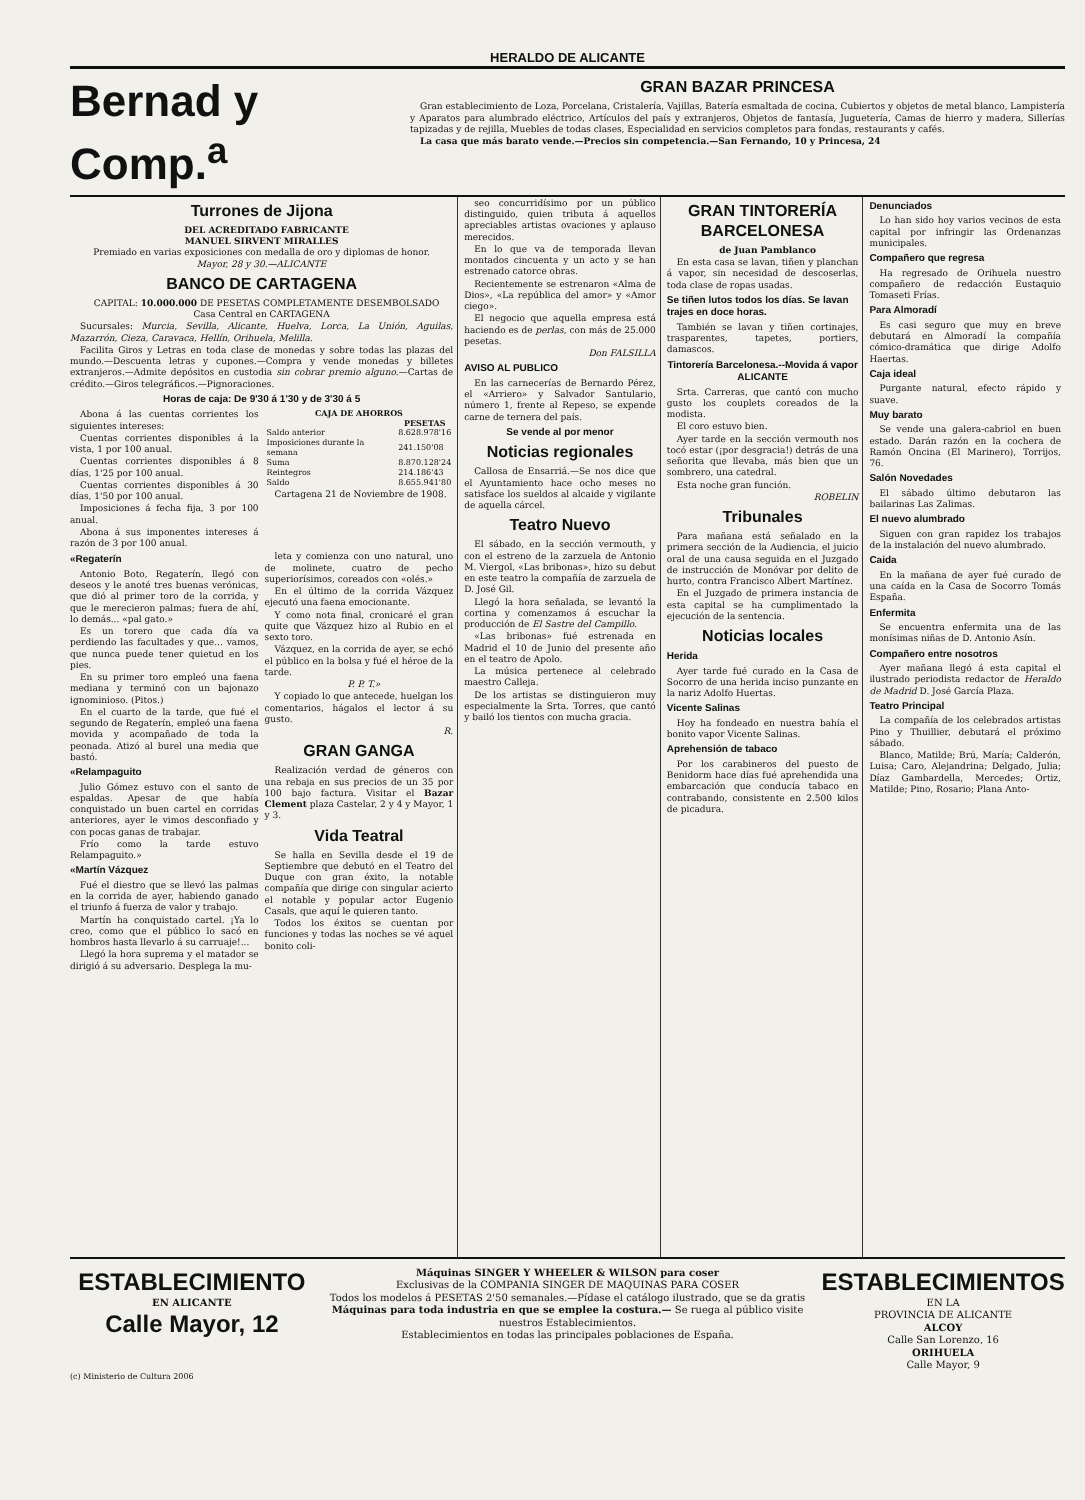HERALDO DE ALICANTE
Bernad y Comp.<sup>a</sup>
GRAN BAZAR PRINCESA
Gran establecimiento de Loza, Porcelana, Cristalería, Vajillas, Batería esmaltada de cocina, Cubiertos y objetos de metal blanco, Lampistería y Aparatos para alumbrado eléctrico, Artículos del país y extranjeros, Objetos de fantasía, Juguetería, Camas de hierro y madera, Sillerías tapizadas y de rejilla, Muebles de todas clases, Especialidad en servicios completos para fondas, restaurants y cafés.
La casa que más barato vende.—Precios sin competencia.—San Fernando, 10 y Princesa, 24
Turrones de Jijona
DEL ACREDITADO FABRICANTE
MANUEL SIRVENT MIRALLES
Premiado en varias exposiciones con medalla de oro y diplomas de honor.
Mayor, 28 y 30.—ALICANTE
BANCO DE CARTAGENA
CAPITAL: 10.000.000 DE PESETAS COMPLETAMENTE DESEMBOLSADO
Casa Central en CARTAGENA
Sucursales: Murcia, Sevilla, Alicante, Huelva, Lorca, La Unión, Aguilas, Mazarrón, Cieza, Caravaca, Hellín, Orihuela, Melilla.
Facilita Giros y Letras en toda clase de monedas y sobre todas las plazas del mundo.—Descuenta letras y cupones.—Compra y vende monedas y billetes extranjeros.—Admite depósitos en custodia sin cobrar premio alguno.—Cartas de crédito.—Giros telegráficos.—Pignoraciones.
Horas de caja: De 9'30 á 1'30 y de 3'30 á 5
Abona á las cuentas corrientes los siguientes intereses:
Cuentas corrientes disponibles á la vista, 1 por 100 anual.
Cuentas corrientes disponibles á 8 días, 1'25 por 100 anual.
Cuentas corrientes disponibles á 30 días, 1'50 por 100 anual.
Imposiciones á fecha fija, 3 por 100 anual.
Abona á sus imponentes intereses á razón de 3 por 100 anual.
| CAJA DE AHORROS | |
| --- | --- |
| | PESETAS |
| Saldo anterior | 8.628.978'16 |
| Imposiciones durante la semana | 241.150'08 |
| Suma | 8.870.128'24 |
| Reintegros | 214.186'43 |
| Saldo | 8.655.941'80 |
Cartagena 21 de Noviembre de 1908.
«Regaterín
Antonio Boto, Regaterín, llegó con deseos y le anoté tres buenas verónicas, que dió al primer toro de la corrida, y que le merecieron palmas; fuera de ahí, lo demás... «pal gato.»
Es un torero que cada día va perdiendo las facultades y que... vamos, que nunca puede tener quietud en los pies.
En su primer toro empleó una faena mediana y terminó con un bajonazo ignominioso. (Pitos.)
En el cuarto de la tarde, que fué el segundo de Regaterín, empleó una faena movida y acompañado de toda la peonada. Atizó al burel una media que bastó.
«Relampaguito
Julio Gómez estuvo con el santo de espaldas. Apesar de que había conquistado un buen cartel en corridas anteriores, ayer le vimos desconfiado y con pocas ganas de trabajar.
Frío como la tarde estuvo Relampaguito.»
«Martín Vázquez
Fué el diestro que se llevó las palmas en la corrida de ayer, habiendo ganado el triunfo á fuerza de valor y trabajo.
Martín ha conquistado cartel. ¡Ya lo creo, como que el público lo sacó en hombros hasta llevarlo á su carruaje!...
Llegó la hora suprema y el matador se dirigió á su adversario. Desplega la mu-
leta y comienza con uno natural, uno de molinete, cuatro de pecho superiorísimos, coreados con «olés.»
En el último de la corrida Vázquez ejecutó una faena emocionante.
Y como nota final, cronicaré el gran quite que Vázquez hizo al Rubio en el sexto toro.
Vázquez, en la corrida de ayer, se echó el público en la bolsa y fué el héroe de la tarde.
P. P. T.»
Y copiado lo que antecede, huelgan los comentarios, hágalos el lector á su gusto.
R.
GRAN GANGA
Realización verdad de géneros con una rebaja en sus precios de un 35 por 100 bajo factura. Visitar el Bazar Clement plaza Castelar, 2 y 4 y Mayor, 1 y 3.
Vida Teatral
Se halla en Sevilla desde el 19 de Septiembre que debutó en el Teatro del Duque con gran éxito, la notable compañía que dirige con singular acierto el notable y popular actor Eugenio Casals, que aquí le quieren tanto.
Todos los éxitos se cuentan por funciones y todas las noches se vé aquel bonito coli-
seo concurridísimo por un público distinguido, quien tributa á aquellos apreciables artistas ovaciones y aplauso merecidos.
En lo que va de temporada llevan montados cincuenta y un acto y se han estrenado catorce obras.
Recientemente se estrenaron «Alma de Dios», «La república del amor» y «Amor ciego».
El negocio que aquella empresa está haciendo es de perlas, con más de 25.000 pesetas.
Don FALSILLA
AVISO AL PUBLICO
En las carnecerías de Bernardo Pérez, el «Arriero» y Salvador Santulario, número 1, frente al Repeso, se expende carne de ternera del país.
Se vende al por menor
Noticias regionales
Callosa de Ensarriá.—Se nos dice que el Ayuntamiento hace ocho meses no satisface los sueldos al alcaide y vigilante de aquella cárcel.
Teatro Nuevo
El sábado, en la sección vermouth, y con el estreno de la zarzuela de Antonio M. Viergol, «Las bribonas», hizo su debut en este teatro la compañía de zarzuela de D. José Gil.
Llegó la hora señalada, se levantó la cortina y comenzamos á escuchar la producción de El Sastre del Campillo.
«Las bribonas» fué estrenada en Madrid el 10 de Junio del presente año en el teatro de Apolo.
La música pertenece al celebrado maestro Calleja.
De los artistas se distinguieron muy especialmente la Srta. Torres, que cantó y bailó los tientos con mucha gracia.
GRAN TINTORERÍA BARCELONESA
de Juan Pamblanco
En esta casa se lavan, tiñen y planchan á vapor, sin necesidad de descoserlas, toda clase de ropas usadas.
Se tiñen lutos todos los días. Se lavan trajes en doce horas.
También se lavan y tiñen cortinajes, trasparentes, tapetes, portiers, damascos.
Tintorería Barcelonesa.--Movida á vapor
ALICANTE
Srta. Carreras, que cantó con mucho gusto los couplets coreados de la modista.
El coro estuvo bien.
Ayer tarde en la sección vermouth nos tocó estar (¡por desgracia!) detrás de una señorita que llevaba, más bien que un sombrero, una catedral.
Esta noche gran función.
ROBELIN
Tribunales
Para mañana está señalado en la primera sección de la Audiencia, el juicio oral de una causa seguida en el Juzgado de instrucción de Monóvar por delito de hurto, contra Francisco Albert Martínez.
En el Juzgado de primera instancia de esta capital se ha cumplimentado la ejecución de la sentencia.
Noticias locales
Herida
Ayer tarde fué curado en la Casa de Socorro de una herida inciso punzante en la nariz Adolfo Huertas.
Vicente Salinas
Hoy ha fondeado en nuestra bahía el bonito vapor Vicente Salinas.
Aprehensión de tabaco
Por los carabineros del puesto de Benidorm hace días fué aprehendida una embarcación que conducía tabaco en contrabando, consistente en 2.500 kilos de picadura.
Denunciados
Lo han sido hoy varios vecinos de esta capital por infringir las Ordenanzas municipales.
Compañero que regresa
Ha regresado de Orihuela nuestro compañero de redacción Eustaquio Tomaseti Frías.
Para Almoradí
Es casi seguro que muy en breve debutará en Almoradí la compañía cómico-dramática que dirige Adolfo Haertas.
Caja ideal
Purgante natural, efecto rápido y suave.
Muy barato
Se vende una galera-cabriol en buen estado. Darán razón en la cochera de Ramón Oncina (El Marinero), Torrijos, 76.
Salón Novedades
El sábado último debutaron las bailarinas Las Zalimas.
El nuevo alumbrado
Siguen con gran rapidez los trabajos de la instalación del nuevo alumbrado.
Caida
En la mañana de ayer fué curado de una caída en la Casa de Socorro Tomás España.
Enfermita
Se encuentra enfermita una de las monísimas niñas de D. Antonio Asín.
Compañero entre nosotros
Ayer mañana llegó á esta capital el ilustrado periodista redactor de Heraldo de Madrid D. José García Plaza.
Teatro Principal
La compañía de los celebrados artistas Pino y Thuillier, debutará el próximo sábado.
Blanco, Matilde; Brú, María; Calderón, Luisa; Caro, Alejandrina; Delgado, Julia; Díaz Gambardella, Mercedes; Ortiz, Matilde; Pino, Rosario; Plana Anto-
ESTABLECIMIENTO
EN ALICANTE
Calle Mayor, 12
Máquinas SINGER Y WHEELER & WILSON para coser
Exclusivas de la COMPANIA SINGER DE MAQUINAS PARA COSER
Todos los modelos á PESETAS 2'50 semanales.—Pídase el catálogo ilustrado, que se da gratis
Máquinas para toda industria en que se emplee la costura.— Se ruega al público visite nuestros Establecimientos.
Establecimientos en todas las principales poblaciones de España.
ESTABLECIMIENTOS
EN LA
PROVINCIA DE ALICANTE
ALCOY
Calle San Lorenzo, 16
ORIHUELA
Calle Mayor, 9
(c) Ministerio de Cultura 2006